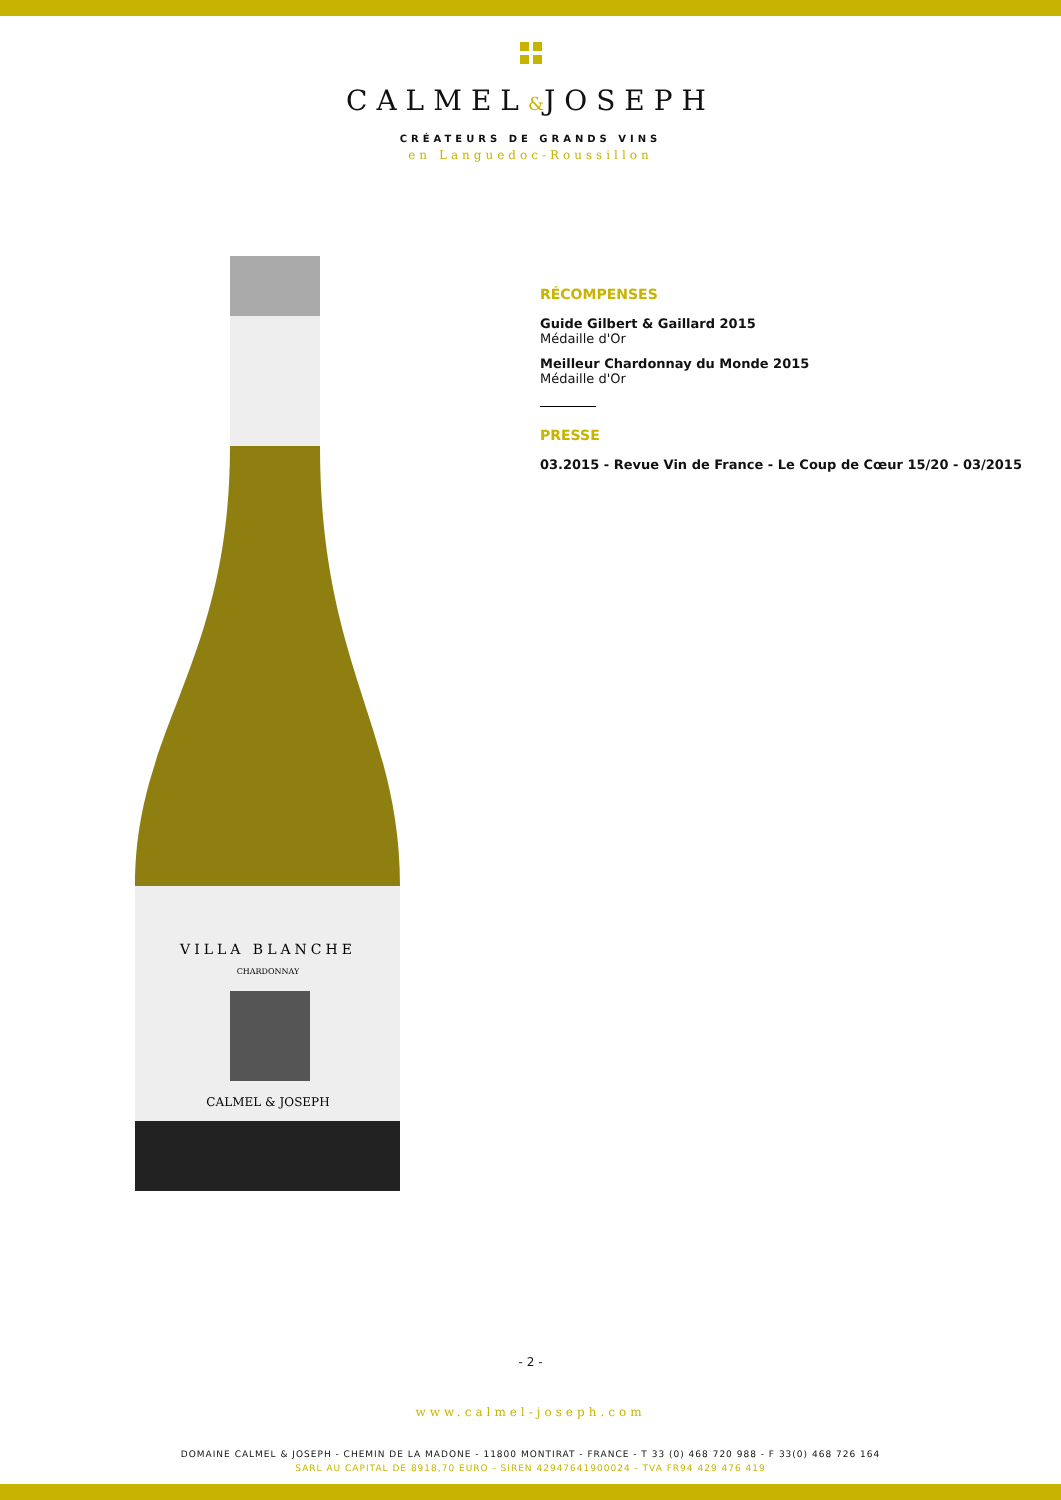CALMEL&JOSEPH
CRÉATEURS DE GRANDS VINS
en Languedoc-Roussillon
VILLA BLANCHE
CHARDONNAY
CALMEL & JOSEPH
RÉCOMPENSES
Guide Gilbert & Gaillard 2015
Médaille d'Or
Meilleur Chardonnay du Monde 2015
Médaille d'Or
PRESSE
03.2015 - Revue Vin de France - Le Coup de Cœur 15/20 - 03/2015
- 2 -
www.calmel-joseph.com
DOMAINE CALMEL & JOSEPH - CHEMIN DE LA MADONE - 11800 MONTIRAT - FRANCE - T 33 (0) 468 720 988 - F 33(0) 468 726 164
SARL AU CAPITAL DE 8918,70 EURO - SIREN 42947641900024 - TVA FR94 429 476 419